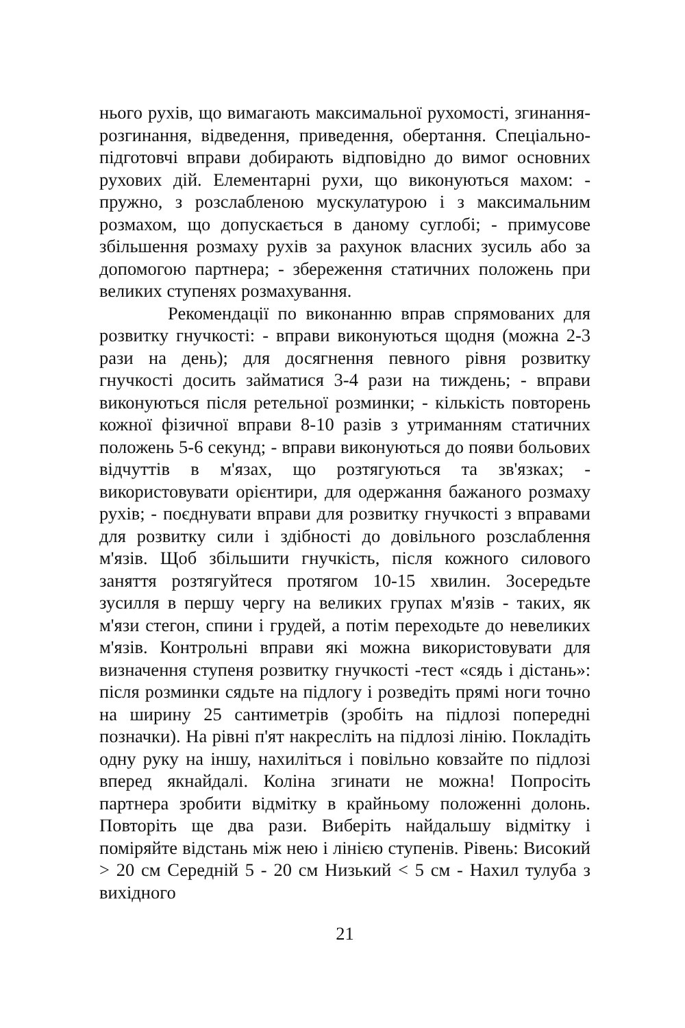нього рухів, що вимагають максимальної рухомості, згинання-розгинання, відведення, приведення, обертання. Спеціально-підготовчі вправи добирають відповідно до вимог основних рухових дій. Елементарні рухи, що виконуються махом: - пружно, з розслабленою мускулатурою і з максимальним розмахом, що допускається в даному суглобі; - примусове збільшення розмаху рухів за рахунок власних зусиль або за допомогою партнера; - збереження статичних положень при великих ступенях розмахування.
Рекомендації по виконанню вправ спрямованих для розвитку гнучкості: - вправи виконуються щодня (можна 2-3 рази на день); для досягнення певного рівня розвитку гнучкості досить займатися 3-4 рази на тиждень; - вправи виконуються після ретельної розминки; - кількість повторень кожної фізичної вправи 8-10 разів з утриманням статичних положень 5-6 секунд; - вправи виконуються до появи больових відчуттів в м'язах, що розтягуються та зв'язках; - використовувати орієнтири, для одержання бажаного розмаху рухів; - поєднувати вправи для розвитку гнучкості з вправами для розвитку сили і здібності до довільного розслаблення м'язів. Щоб збільшити гнучкість, після кожного силового заняття розтягуйтеся протягом 10-15 хвилин. Зосередьте зусилля в першу чергу на великих групах м'язів - таких, як м'язи стегон, спини і грудей, а потім переходьте до невеликих м'язів. Контрольні вправи які можна використовувати для визначення ступеня розвитку гнучкості -тест «сядь і дістань»: після розминки сядьте на підлогу і розведіть прямі ноги точно на ширину 25 сантиметрів (зробіть на підлозі попередні позначки). На рівні п'ят накресліть на підлозі лінію. Покладіть одну руку на іншу, нахиліться і повільно ковзайте по підлозі вперед якнайдалі. Коліна згинати не можна! Попросіть партнера зробити відмітку в крайньому положенні долонь. Повторіть ще два рази. Виберіть найдальшу відмітку і поміряйте відстань між нею і лінією ступенів. Рівень: Високий > 20 см Середній 5 - 20 см Низький < 5 см - Нахил тулуба з вихідного
21